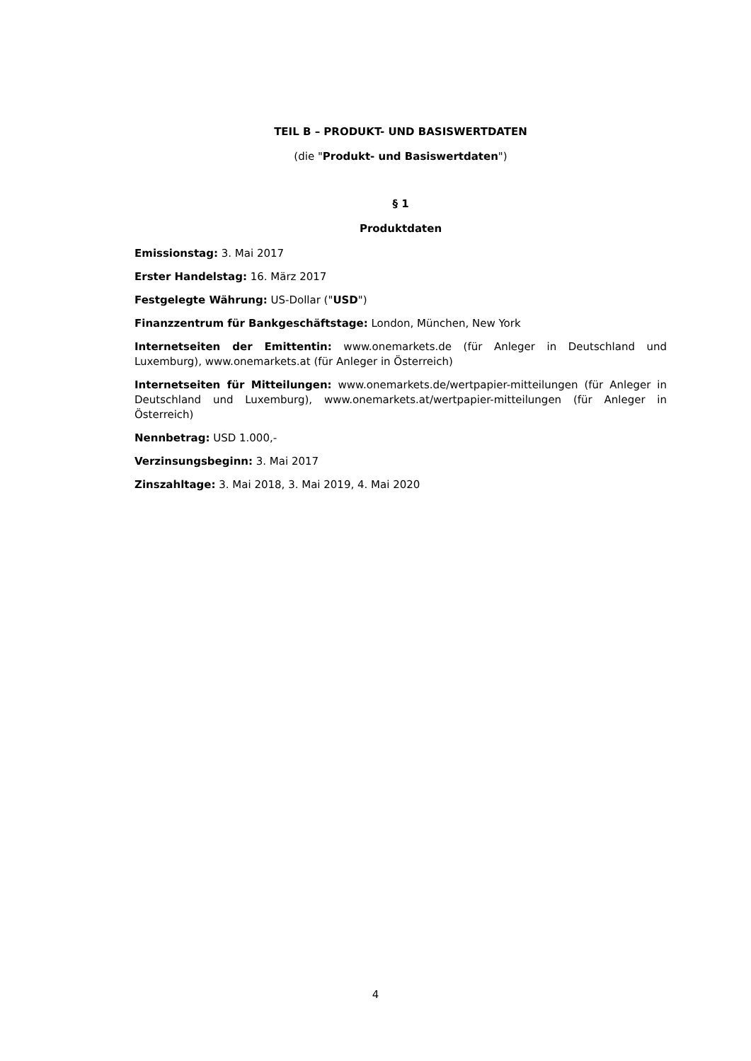TEIL B – PRODUKT- UND BASISWERTDATEN
(die "Produkt- und Basiswertdaten")
§ 1
Produktdaten
Emissionstag: 3. Mai 2017
Erster Handelstag: 16. März 2017
Festgelegte Währung: US-Dollar ("USD")
Finanzzentrum für Bankgeschäftstage: London, München, New York
Internetseiten der Emittentin: www.onemarkets.de (für Anleger in Deutschland und Luxemburg), www.onemarkets.at (für Anleger in Österreich)
Internetseiten für Mitteilungen: www.onemarkets.de/wertpapier-mitteilungen (für Anleger in Deutschland und Luxemburg), www.onemarkets.at/wertpapier-mitteilungen (für Anleger in Österreich)
Nennbetrag: USD 1.000,-
Verzinsungsbeginn: 3. Mai 2017
Zinszahltage: 3. Mai 2018, 3. Mai 2019, 4. Mai 2020
4